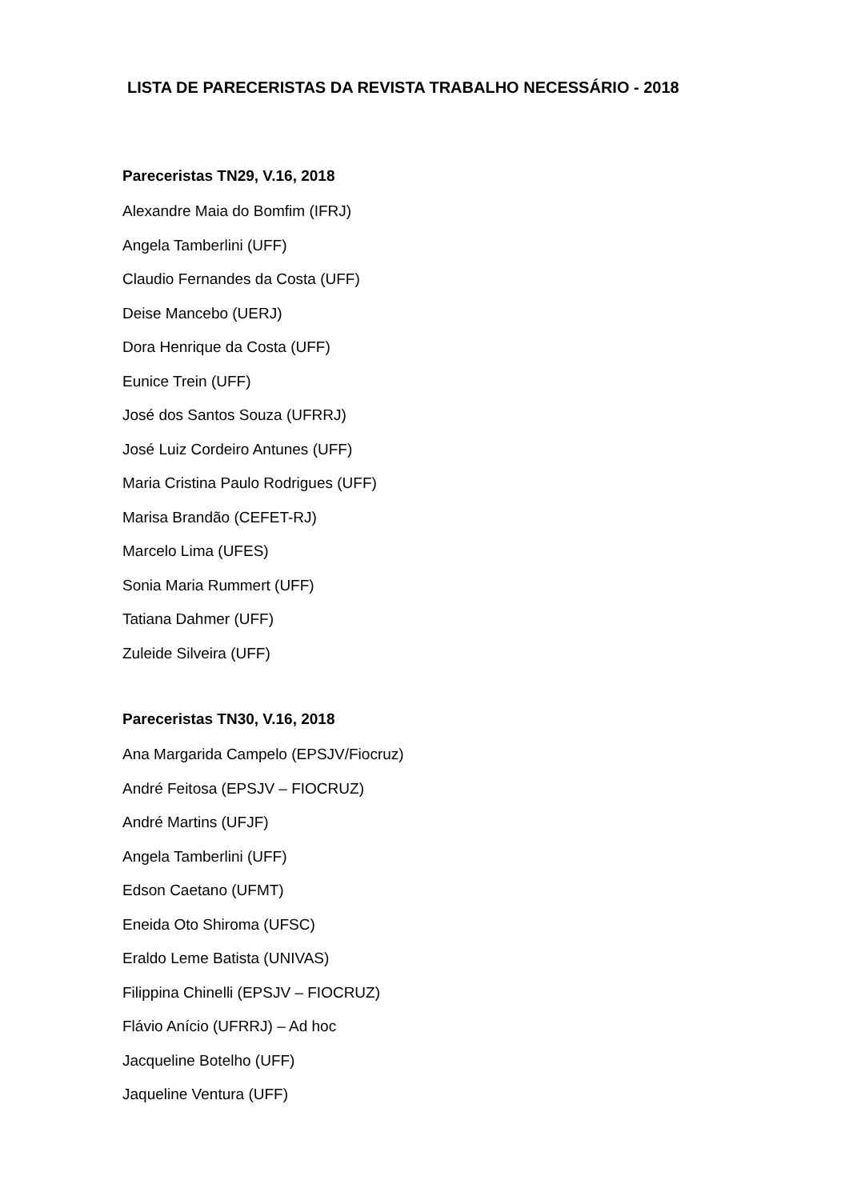LISTA DE PARECERISTAS DA REVISTA TRABALHO NECESSÁRIO - 2018
Pareceristas TN29, V.16, 2018
Alexandre Maia do Bomfim (IFRJ)
Angela Tamberlini (UFF)
Claudio Fernandes da Costa (UFF)
Deise Mancebo (UERJ)
Dora Henrique da Costa (UFF)
Eunice Trein (UFF)
José dos Santos Souza (UFRRJ)
José Luiz Cordeiro Antunes (UFF)
Maria Cristina Paulo Rodrigues (UFF)
Marisa Brandão (CEFET-RJ)
Marcelo Lima (UFES)
Sonia Maria Rummert (UFF)
Tatiana Dahmer (UFF)
Zuleide Silveira (UFF)
Pareceristas TN30, V.16, 2018
Ana Margarida Campelo (EPSJV/Fiocruz)
André Feitosa (EPSJV – FIOCRUZ)
André Martins (UFJF)
Angela Tamberlini (UFF)
Edson Caetano (UFMT)
Eneida Oto Shiroma (UFSC)
Eraldo Leme Batista (UNIVAS)
Filippina Chinelli (EPSJV – FIOCRUZ)
Flávio Anício (UFRRJ) – Ad hoc
Jacqueline Botelho (UFF)
Jaqueline Ventura (UFF)